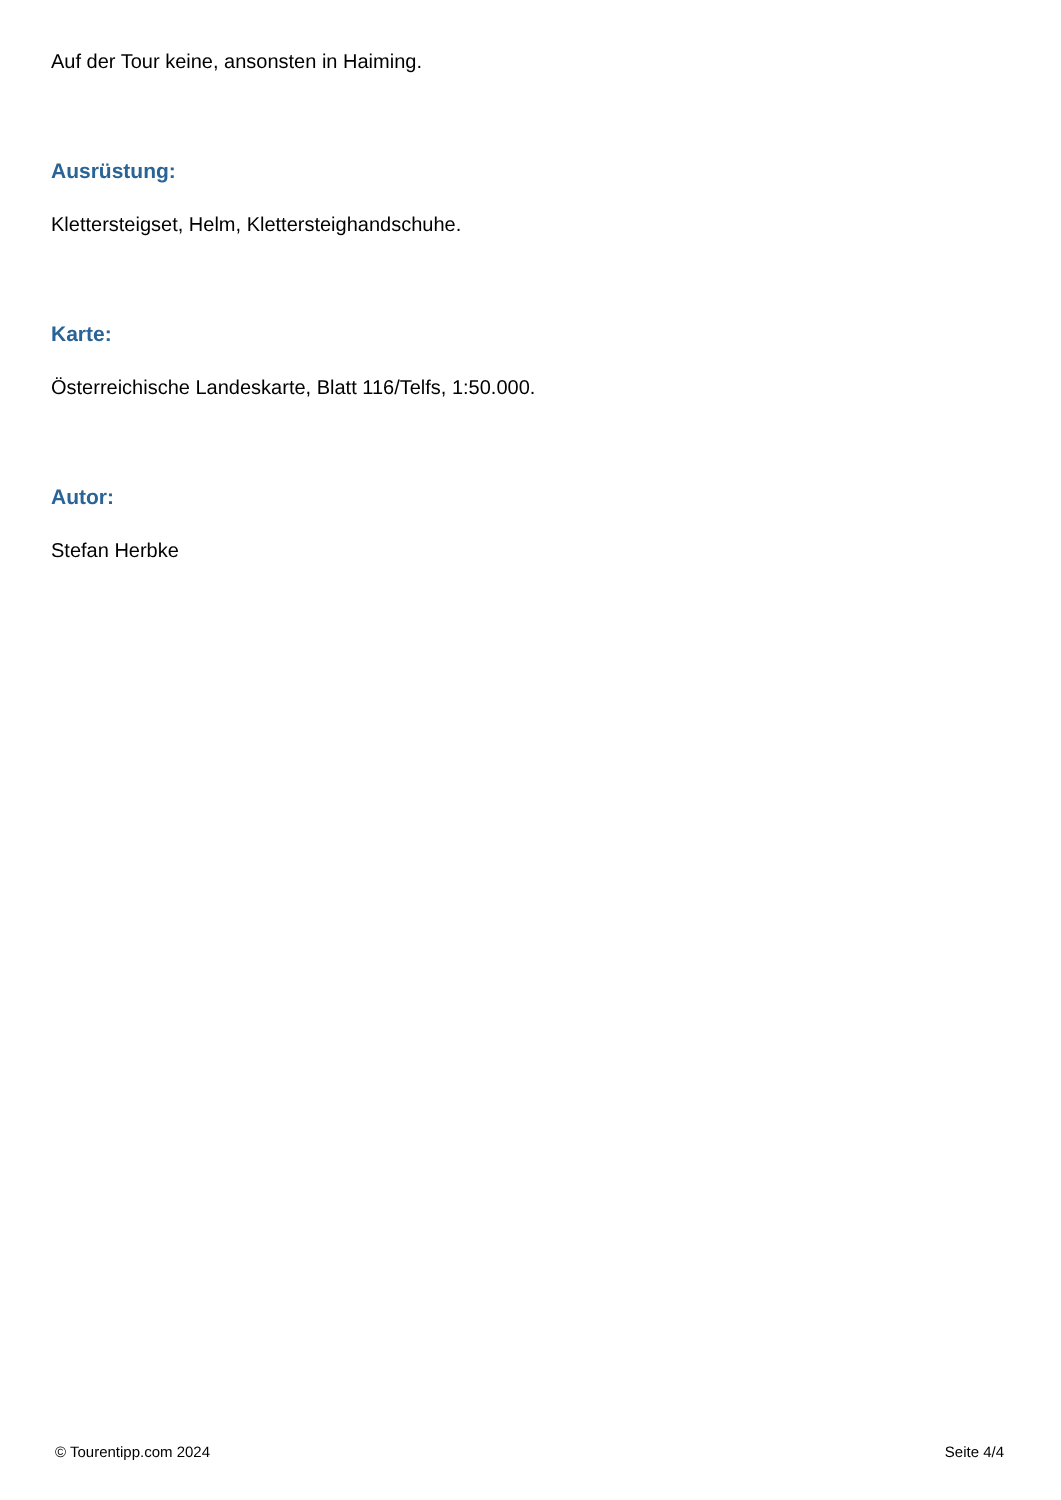Auf der Tour keine, ansonsten in Haiming.
Ausrüstung:
Klettersteigset, Helm, Klettersteighandschuhe.
Karte:
Österreichische Landeskarte, Blatt 116/Telfs, 1:50.000.
Autor:
Stefan Herbke
© Tourentipp.com 2024 Seite 4/4